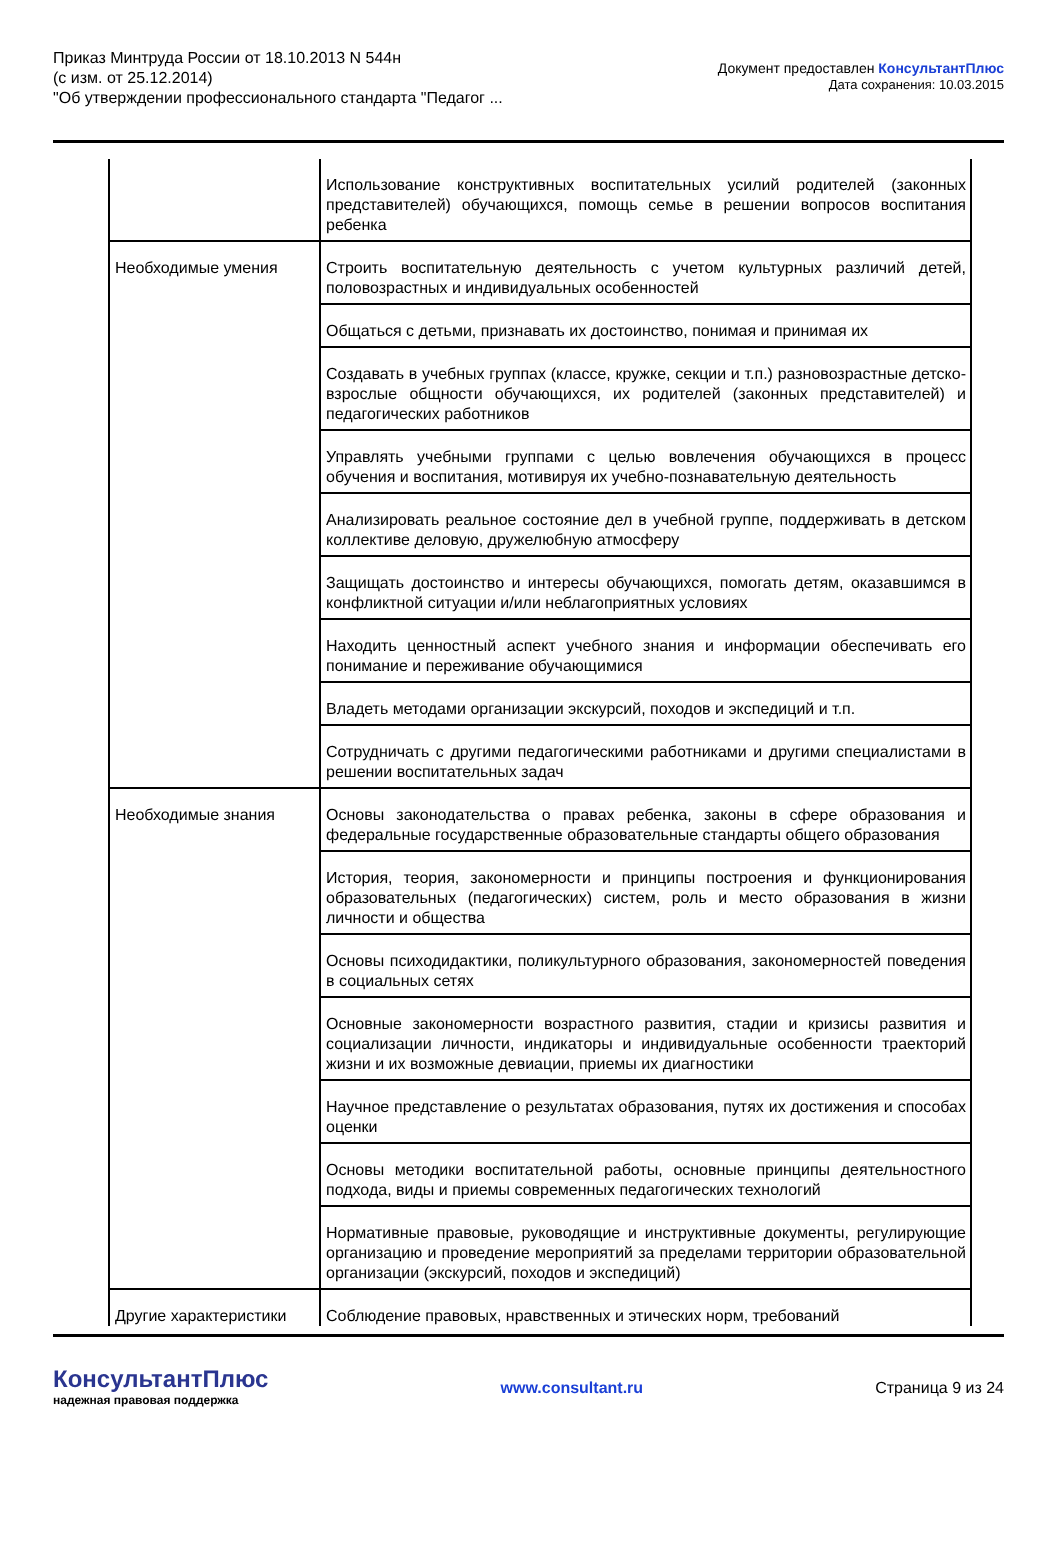Приказ Минтруда России от 18.10.2013 N 544н
(с изм. от 25.12.2014)
"Об утверждении профессионального стандарта "Педагог ...
Документ предоставлен КонсультантПлюс
Дата сохранения: 10.03.2015
| | Использование конструктивных воспитательных усилий родителей (законных представителей) обучающихся, помощь семье в решении вопросов воспитания ребенка |
| Необходимые умения | Строить воспитательную деятельность с учетом культурных различий детей, половозрастных и индивидуальных особенностей |
| | Общаться с детьми, признавать их достоинство, понимая и принимая их |
| | Создавать в учебных группах (классе, кружке, секции и т.п.) разновозрастные детско-взрослые общности обучающихся, их родителей (законных представителей) и педагогических работников |
| | Управлять учебными группами с целью вовлечения обучающихся в процесс обучения и воспитания, мотивируя их учебно-познавательную деятельность |
| | Анализировать реальное состояние дел в учебной группе, поддерживать в детском коллективе деловую, дружелюбную атмосферу |
| | Защищать достоинство и интересы обучающихся, помогать детям, оказавшимся в конфликтной ситуации и/или неблагоприятных условиях |
| | Находить ценностный аспект учебного знания и информации обеспечивать его понимание и переживание обучающимися |
| | Владеть методами организации экскурсий, походов и экспедиций и т.п. |
| | Сотрудничать с другими педагогическими работниками и другими специалистами в решении воспитательных задач |
| Необходимые знания | Основы законодательства о правах ребенка, законы в сфере образования и федеральные государственные образовательные стандарты общего образования |
| | История, теория, закономерности и принципы построения и функционирования образовательных (педагогических) систем, роль и место образования в жизни личности и общества |
| | Основы психодидактики, поликультурного образования, закономерностей поведения в социальных сетях |
| | Основные закономерности возрастного развития, стадии и кризисы развития и социализации личности, индикаторы и индивидуальные особенности траекторий жизни и их возможные девиации, приемы их диагностики |
| | Научное представление о результатах образования, путях их достижения и способах оценки |
| | Основы методики воспитательной работы, основные принципы деятельностного подхода, виды и приемы современных педагогических технологий |
| | Нормативные правовые, руководящие и инструктивные документы, регулирующие организацию и проведение мероприятий за пределами территории образовательной организации (экскурсий, походов и экспедиций) |
| Другие характеристики | Соблюдение правовых, нравственных и этических норм, требований |
КонсультантПлюс
надежная правовая поддержка
www.consultant.ru Страница 9 из 24